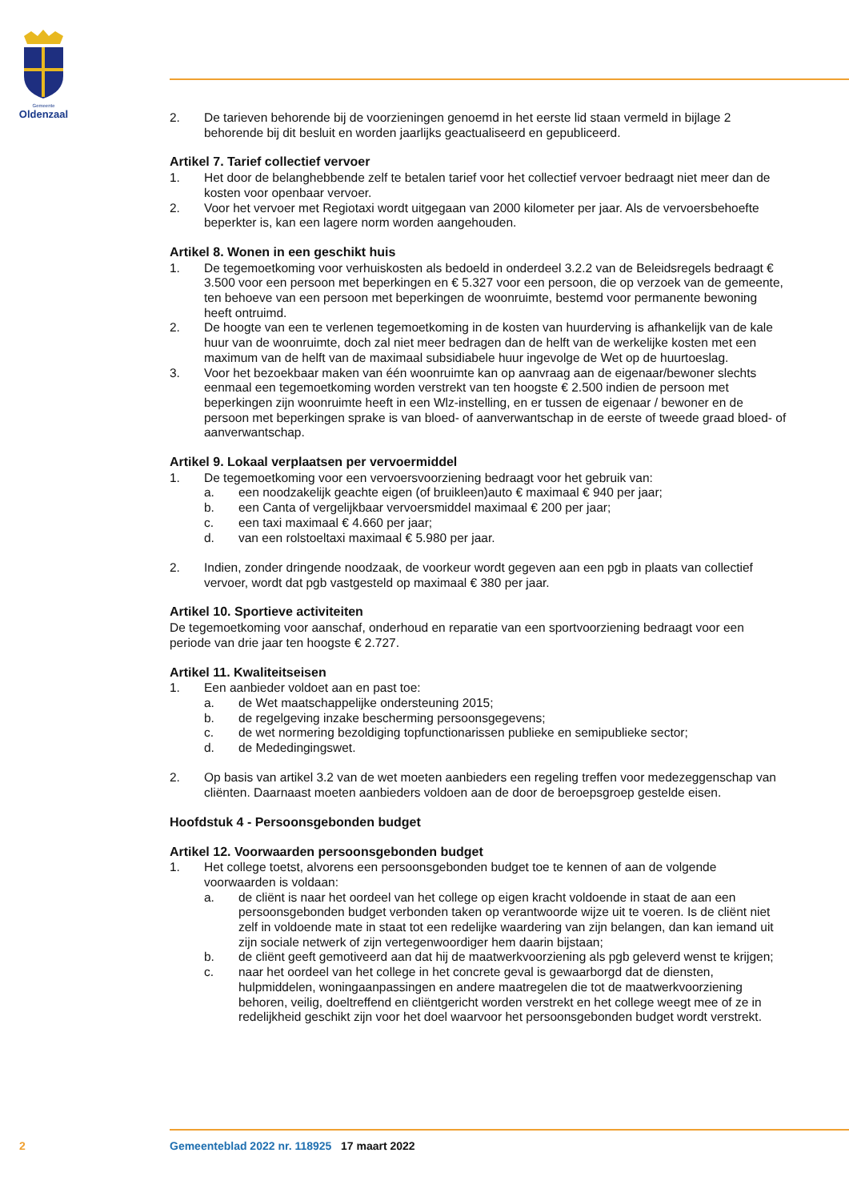Gemeente
Oldenzaal
2. De tarieven behorende bij de voorzieningen genoemd in het eerste lid staan vermeld in bijlage 2 behorende bij dit besluit en worden jaarlijks geactualiseerd en gepubliceerd.
Artikel 7. Tarief collectief vervoer
1. Het door de belanghebbende zelf te betalen tarief voor het collectief vervoer bedraagt niet meer dan de kosten voor openbaar vervoer.
2. Voor het vervoer met Regiotaxi wordt uitgegaan van 2000 kilometer per jaar. Als de vervoersbehoefte beperkter is, kan een lagere norm worden aangehouden.
Artikel 8. Wonen in een geschikt huis
1. De tegemoetkoming voor verhuiskosten als bedoeld in onderdeel 3.2.2 van de Beleidsregels bedraagt € 3.500 voor een persoon met beperkingen en € 5.327 voor een persoon, die op verzoek van de gemeente, ten behoeve van een persoon met beperkingen de woonruimte, bestemd voor permanente bewoning heeft ontruimd.
2. De hoogte van een te verlenen tegemoetkoming in de kosten van huurderving is afhankelijk van de kale huur van de woonruimte, doch zal niet meer bedragen dan de helft van de werkelijke kosten met een maximum van de helft van de maximaal subsidiabele huur ingevolge de Wet op de huurtoeslag.
3. Voor het bezoekbaar maken van één woonruimte kan op aanvraag aan de eigenaar/bewoner slechts eenmaal een tegemoetkoming worden verstrekt van ten hoogste € 2.500 indien de persoon met beperkingen zijn woonruimte heeft in een Wlz-instelling, en er tussen de eigenaar / bewoner en de persoon met beperkingen sprake is van bloed- of aanverwantschap in de eerste of tweede graad bloed- of aanverwantschap.
Artikel 9. Lokaal verplaatsen per vervoermiddel
1. De tegemoetkoming voor een vervoersvoorziening bedraagt voor het gebruik van:
a. een noodzakelijk geachte eigen (of bruikleen)auto € maximaal € 940 per jaar;
b. een Canta of vergelijkbaar vervoersmiddel maximaal € 200 per jaar;
c. een taxi maximaal € 4.660 per jaar;
d. van een rolstoeltaxi maximaal € 5.980 per jaar.
2. Indien, zonder dringende noodzaak, de voorkeur wordt gegeven aan een pgb in plaats van collectief vervoer, wordt dat pgb vastgesteld op maximaal € 380 per jaar.
Artikel 10. Sportieve activiteiten
De tegemoetkoming voor aanschaf, onderhoud en reparatie van een sportvoorziening bedraagt voor een periode van drie jaar ten hoogste € 2.727.
Artikel 11. Kwaliteitseisen
1. Een aanbieder voldoet aan en past toe:
a. de Wet maatschappelijke ondersteuning 2015;
b. de regelgeving inzake bescherming persoonsgegevens;
c. de wet normering bezoldiging topfunctionarissen publieke en semipublieke sector;
d. de Mededingingswet.
2. Op basis van artikel 3.2 van de wet moeten aanbieders een regeling treffen voor medezeggenschap van cliënten. Daarnaast moeten aanbieders voldoen aan de door de beroepsgroep gestelde eisen.
Hoofdstuk 4 - Persoonsgebonden budget
Artikel 12. Voorwaarden persoonsgebonden budget
1. Het college toetst, alvorens een persoonsgebonden budget toe te kennen of aan de volgende voorwaarden is voldaan:
a. de cliënt is naar het oordeel van het college op eigen kracht voldoende in staat de aan een persoonsgebonden budget verbonden taken op verantwoorde wijze uit te voeren. Is de cliënt niet zelf in voldoende mate in staat tot een redelijke waardering van zijn belangen, dan kan iemand uit zijn sociale netwerk of zijn vertegenwoordiger hem daarin bijstaan;
b. de cliënt geeft gemotiveerd aan dat hij de maatwerkvoorziening als pgb geleverd wenst te krijgen;
c. naar het oordeel van het college in het concrete geval is gewaarborgd dat de diensten, hulpmiddelen, woningaanpassingen en andere maatregelen die tot de maatwerkvoorziening behoren, veilig, doeltreffend en cliëntgericht worden verstrekt en het college weegt mee of ze in redelijkheid geschikt zijn voor het doel waarvoor het persoonsgebonden budget wordt verstrekt.
2 Gemeenteblad 2022 nr. 118925 17 maart 2022